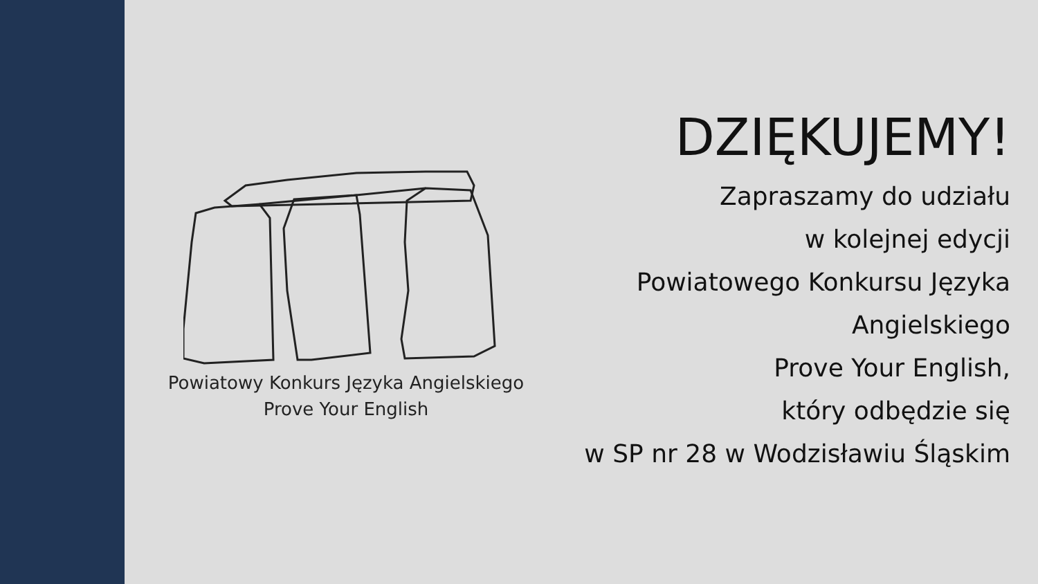Powiatowy Konkurs Języka Angielskiego
Prove Your English
DZIĘKUJEMY!
Zapraszamy do udziału
w kolejnej edycji
Powiatowego Konkursu Języka
Angielskiego
Prove Your English,
który odbędzie się
w SP nr 28 w Wodzisławiu Śląskim